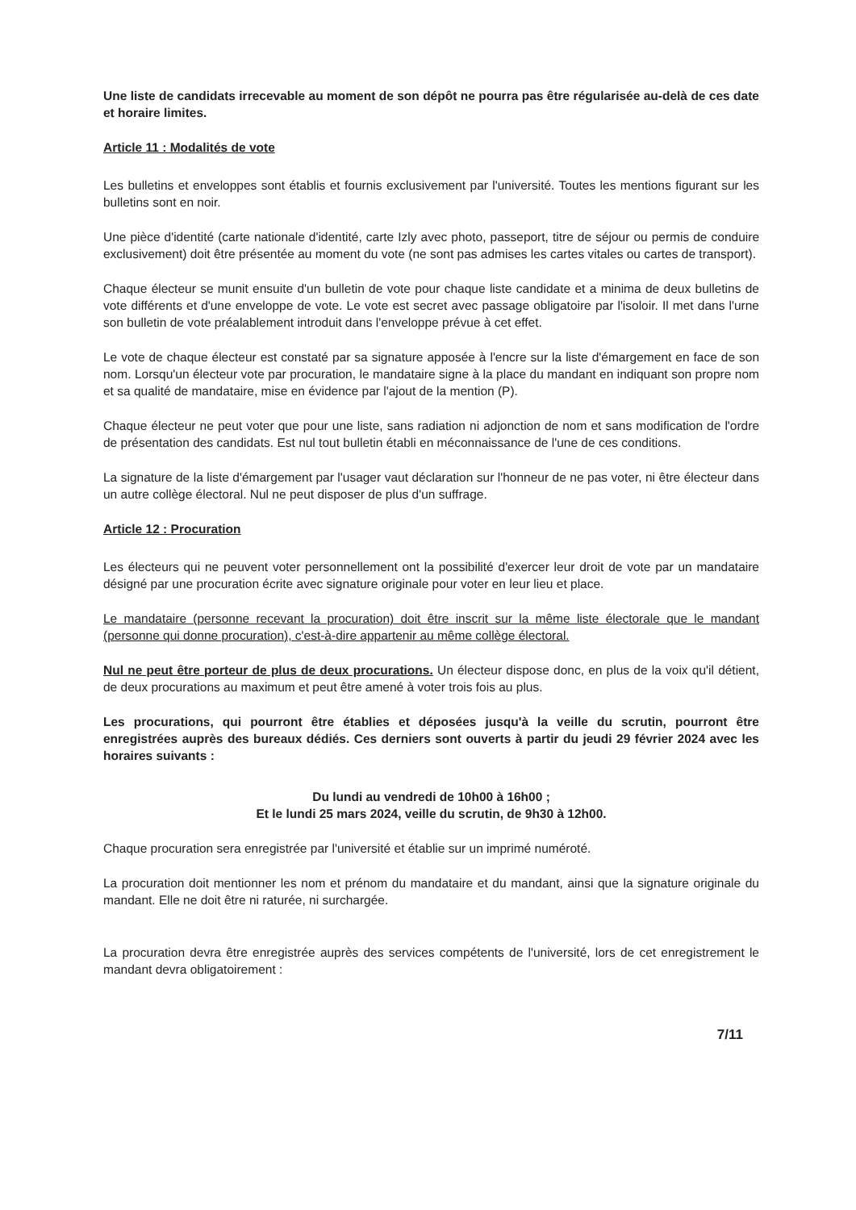Une liste de candidats irrecevable au moment de son dépôt ne pourra pas être régularisée au-delà de ces date et horaire limites.
Article 11 : Modalités de vote
Les bulletins et enveloppes sont établis et fournis exclusivement par l'université. Toutes les mentions figurant sur les bulletins sont en noir.
Une pièce d'identité (carte nationale d'identité, carte Izly avec photo, passeport, titre de séjour ou permis de conduire exclusivement) doit être présentée au moment du vote (ne sont pas admises les cartes vitales ou cartes de transport).
Chaque électeur se munit ensuite d'un bulletin de vote pour chaque liste candidate et a minima de deux bulletins de vote différents et d'une enveloppe de vote. Le vote est secret avec passage obligatoire par l'isoloir. Il met dans l'urne son bulletin de vote préalablement introduit dans l'enveloppe prévue à cet effet.
Le vote de chaque électeur est constaté par sa signature apposée à l'encre sur la liste d'émargement en face de son nom. Lorsqu'un électeur vote par procuration, le mandataire signe à la place du mandant en indiquant son propre nom et sa qualité de mandataire, mise en évidence par l'ajout de la mention (P).
Chaque électeur ne peut voter que pour une liste, sans radiation ni adjonction de nom et sans modification de l'ordre de présentation des candidats. Est nul tout bulletin établi en méconnaissance de l'une de ces conditions.
La signature de la liste d'émargement par l'usager vaut déclaration sur l'honneur de ne pas voter, ni être électeur dans un autre collège électoral. Nul ne peut disposer de plus d'un suffrage.
Article 12 : Procuration
Les électeurs qui ne peuvent voter personnellement ont la possibilité d'exercer leur droit de vote par un mandataire désigné par une procuration écrite avec signature originale pour voter en leur lieu et place.
Le mandataire (personne recevant la procuration) doit être inscrit sur la même liste électorale que le mandant (personne qui donne procuration), c'est-à-dire appartenir au même collège électoral.
Nul ne peut être porteur de plus de deux procurations. Un électeur dispose donc, en plus de la voix qu'il détient, de deux procurations au maximum et peut être amené à voter trois fois au plus.
Les procurations, qui pourront être établies et déposées jusqu'à la veille du scrutin, pourront être enregistrées auprès des bureaux dédiés. Ces derniers sont ouverts à partir du jeudi 29 février 2024 avec les horaires suivants :
Du lundi au vendredi de 10h00 à 16h00 ;
Et le lundi 25 mars 2024, veille du scrutin, de 9h30 à 12h00.
Chaque procuration sera enregistrée par l'université et établie sur un imprimé numéroté.
La procuration doit mentionner les nom et prénom du mandataire et du mandant, ainsi que la signature originale du mandant. Elle ne doit être ni raturée, ni surchargée.
La procuration devra être enregistrée auprès des services compétents de l'université, lors de cet enregistrement le mandant devra obligatoirement :
7/11